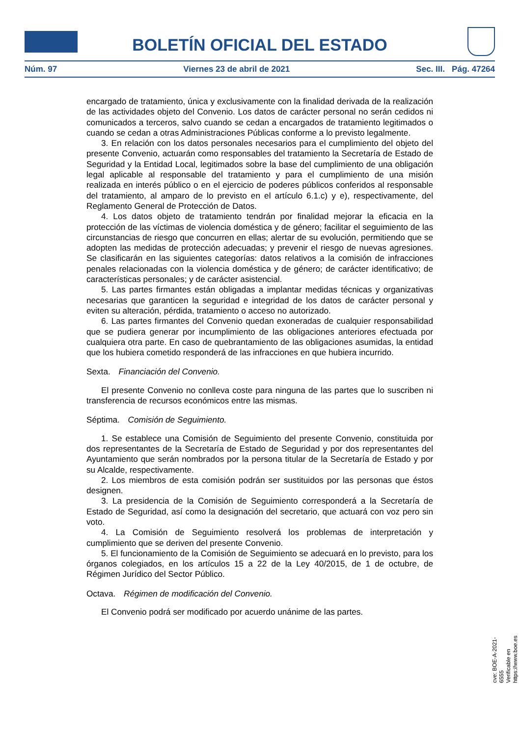BOLETÍN OFICIAL DEL ESTADO
Núm. 97 Viernes 23 de abril de 2021 Sec. III. Pág. 47264
encargado de tratamiento, única y exclusivamente con la finalidad derivada de la realización de las actividades objeto del Convenio. Los datos de carácter personal no serán cedidos ni comunicados a terceros, salvo cuando se cedan a encargados de tratamiento legitimados o cuando se cedan a otras Administraciones Públicas conforme a lo previsto legalmente.
3. En relación con los datos personales necesarios para el cumplimiento del objeto del presente Convenio, actuarán como responsables del tratamiento la Secretaría de Estado de Seguridad y la Entidad Local, legitimados sobre la base del cumplimiento de una obligación legal aplicable al responsable del tratamiento y para el cumplimiento de una misión realizada en interés público o en el ejercicio de poderes públicos conferidos al responsable del tratamiento, al amparo de lo previsto en el artículo 6.1.c) y e), respectivamente, del Reglamento General de Protección de Datos.
4. Los datos objeto de tratamiento tendrán por finalidad mejorar la eficacia en la protección de las víctimas de violencia doméstica y de género; facilitar el seguimiento de las circunstancias de riesgo que concurren en ellas; alertar de su evolución, permitiendo que se adopten las medidas de protección adecuadas; y prevenir el riesgo de nuevas agresiones. Se clasificarán en las siguientes categorías: datos relativos a la comisión de infracciones penales relacionadas con la violencia doméstica y de género; de carácter identificativo; de características personales; y de carácter asistencial.
5. Las partes firmantes están obligadas a implantar medidas técnicas y organizativas necesarias que garanticen la seguridad e integridad de los datos de carácter personal y eviten su alteración, pérdida, tratamiento o acceso no autorizado.
6. Las partes firmantes del Convenio quedan exoneradas de cualquier responsabilidad que se pudiera generar por incumplimiento de las obligaciones anteriores efectuada por cualquiera otra parte. En caso de quebrantamiento de las obligaciones asumidas, la entidad que los hubiera cometido responderá de las infracciones en que hubiera incurrido.
Sexta. Financiación del Convenio.
El presente Convenio no conlleva coste para ninguna de las partes que lo suscriben ni transferencia de recursos económicos entre las mismas.
Séptima. Comisión de Seguimiento.
1. Se establece una Comisión de Seguimiento del presente Convenio, constituida por dos representantes de la Secretaría de Estado de Seguridad y por dos representantes del Ayuntamiento que serán nombrados por la persona titular de la Secretaría de Estado y por su Alcalde, respectivamente.
2. Los miembros de esta comisión podrán ser sustituidos por las personas que éstos designen.
3. La presidencia de la Comisión de Seguimiento corresponderá a la Secretaría de Estado de Seguridad, así como la designación del secretario, que actuará con voz pero sin voto.
4. La Comisión de Seguimiento resolverá los problemas de interpretación y cumplimiento que se deriven del presente Convenio.
5. El funcionamiento de la Comisión de Seguimiento se adecuará en lo previsto, para los órganos colegiados, en los artículos 15 a 22 de la Ley 40/2015, de 1 de octubre, de Régimen Jurídico del Sector Público.
Octava. Régimen de modificación del Convenio.
El Convenio podrá ser modificado por acuerdo unánime de las partes.
cve: BOE-A-2021-6555
Verificable en https://www.boe.es